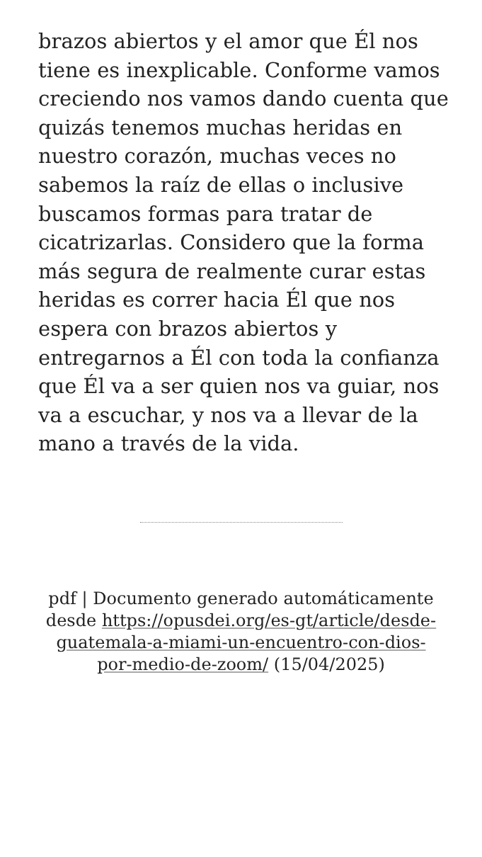brazos abiertos y el amor que Él nos tiene es inexplicable. Conforme vamos creciendo nos vamos dando cuenta que quizás tenemos muchas heridas en nuestro corazón, muchas veces no sabemos la raíz de ellas o inclusive buscamos formas para tratar de cicatrizarlas. Considero que la forma más segura de realmente curar estas heridas es correr hacia Él que nos espera con brazos abiertos y entregarnos a Él con toda la confianza que Él va a ser quien nos va guiar, nos va a escuchar, y nos va a llevar de la mano a través de la vida.
pdf | Documento generado automáticamente desde https://opusdei.org/es-gt/article/desde-guatemala-a-miami-un-encuentro-con-dios-por-medio-de-zoom/ (15/04/2025)